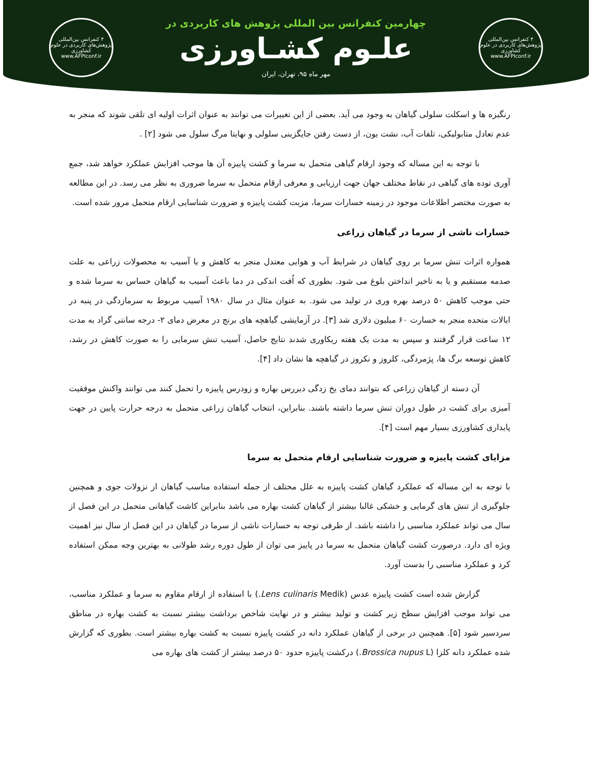۴ کنفرانس بین‌المللی پژوهش‌های کاربردی در علوم کشاورزی
www.AFPIconf.ir
چهارمین کنفرانس بین المللی پژوهش های کاربردی در
علـوم کشـاورزی
مهر ماه ۹۵، تهران، ایران
۴ کنفرانس بین‌المللی پژوهش‌های کاربردی در علوم کشاورزی
www.AFPIconf.ir
رنگیزه ها و اسکلت سلولی گیاهان به وجود می آید. بعضی از این تغییرات می توانند به عنوان اثرات اولیه ای تلقی شوند که منجر به عدم تعادل متابولیکی، تلفات آب، نشت یون، از دست رفتن جایگزینی سلولی و نهایتا مرگ سلول می شود [۲] .
با توجه به این مساله که وجود ارقام گیاهی متحمل به سرما و کشت پاییزه آن ها موجب افزایش عملکرد خواهد شد، جمع آوری توده های گیاهی در نقاط مختلف جهان جهت ارزیابی و معرفی ارقام متحمل به سرما ضروری به نظر می رسد. در این مطالعه به صورت مختصر اطلاعات موجود در زمینه خسارات سرما، مزیت کشت پاییزه و ضرورت شناسایی ارقام متحمل مرور شده است.
خسارات ناشی از سرما در گیاهان زراعی
همواره اثرات تنش سرما بر روی گیاهان در شرایط آب و هوایی معتدل منجر به کاهش و یا آسیب به محصولات زراعی به علت صدمه مستقیم و یا به تاخیر انداختن بلوغ می شود. بطوری که اُفت اندکی در دما باعث آسیب به گیاهان حساس به سرما شده و حتی موجب کاهش ۵۰ درصد بهره وری در تولید می شود. به عنوان مثال در سال ۱۹۸۰ آسیب مربوط به سرمازدگی در پنبه در ایالات متحده منجر به خسارت ۶۰ میلیون دلاری شد [۳]. در آزمایشی گیاهچه های برنج در معرض دمای ۲- درجه سانتی گراد به مدت ۱۲ ساعت قرار گرفتند و سپس به مدت یک هفته ریکاوری شدند نتایج حاصل، آسیب تنش سرمایی را به صورت کاهش در رشد، کاهش توسعه برگ ها، پژمردگی، کلروز و نکروز در گیاهچه ها نشان داد [۴].
آن دسته از گیاهان زراعی که بتوانند دمای یخ زدگی دیررس بهاره و زودرس پاییزه را تحمل کنند می توانند واکنش موفقیت آمیزی برای کشت در طول دوران تنش سرما داشته باشند. بنابراین، انتخاب گیاهان زراعی متحمل به درجه حرارت پایین در جهت پایداری کشاورزی بسیار مهم است [۴].
مزایای کشت پاییزه و ضرورت شناسایی ارقام متحمل به سرما
با توجه به این مساله که عملکرد گیاهان کشت پاییزه به علل مختلف از جمله استفاده مناسب گیاهان از نزولات جوی و همچنین جلوگیری از تنش های گرمایی و خشکی غالبا بیشتر از گیاهان کشت بهاره می باشد بنابراین کاشت گیاهانی متحمل در این فصل از سال می تواند عملکرد مناسبی را داشته باشد. از طرفی توجه به خسارات ناشی از سرما در گیاهان در این فصل از سال نیز اهمیت ویژه ای دارد. درصورت کشت گیاهان متحمل به سرما در پاییز می توان از طول دوره رشد طولانی به بهترین وجه ممکن استفاده کرد و عملکرد مناسبی را بدست آورد.
گزارش شده است کشت پاییزه عدس (Lens culinaris Medik.) با استفاده از ارقام مقاوم به سرما و عملکرد مناسب، می تواند موجب افزایش سطح زیر کشت و تولید بیشتر و در نهایت شاخص برداشت بیشتر نسبت به کشت بهاره در مناطق سردسیر شود [۵]. همچنین در برخی از گیاهان عملکرد دانه در کشت پاییزه نسبت به کشت بهاره بیشتر است. بطوری که گزارش شده عملکرد دانه کلزا (Brossica nupus L.) درکشت پاییزه حدود ۵۰ درصد بیشتر از کشت های بهاره می